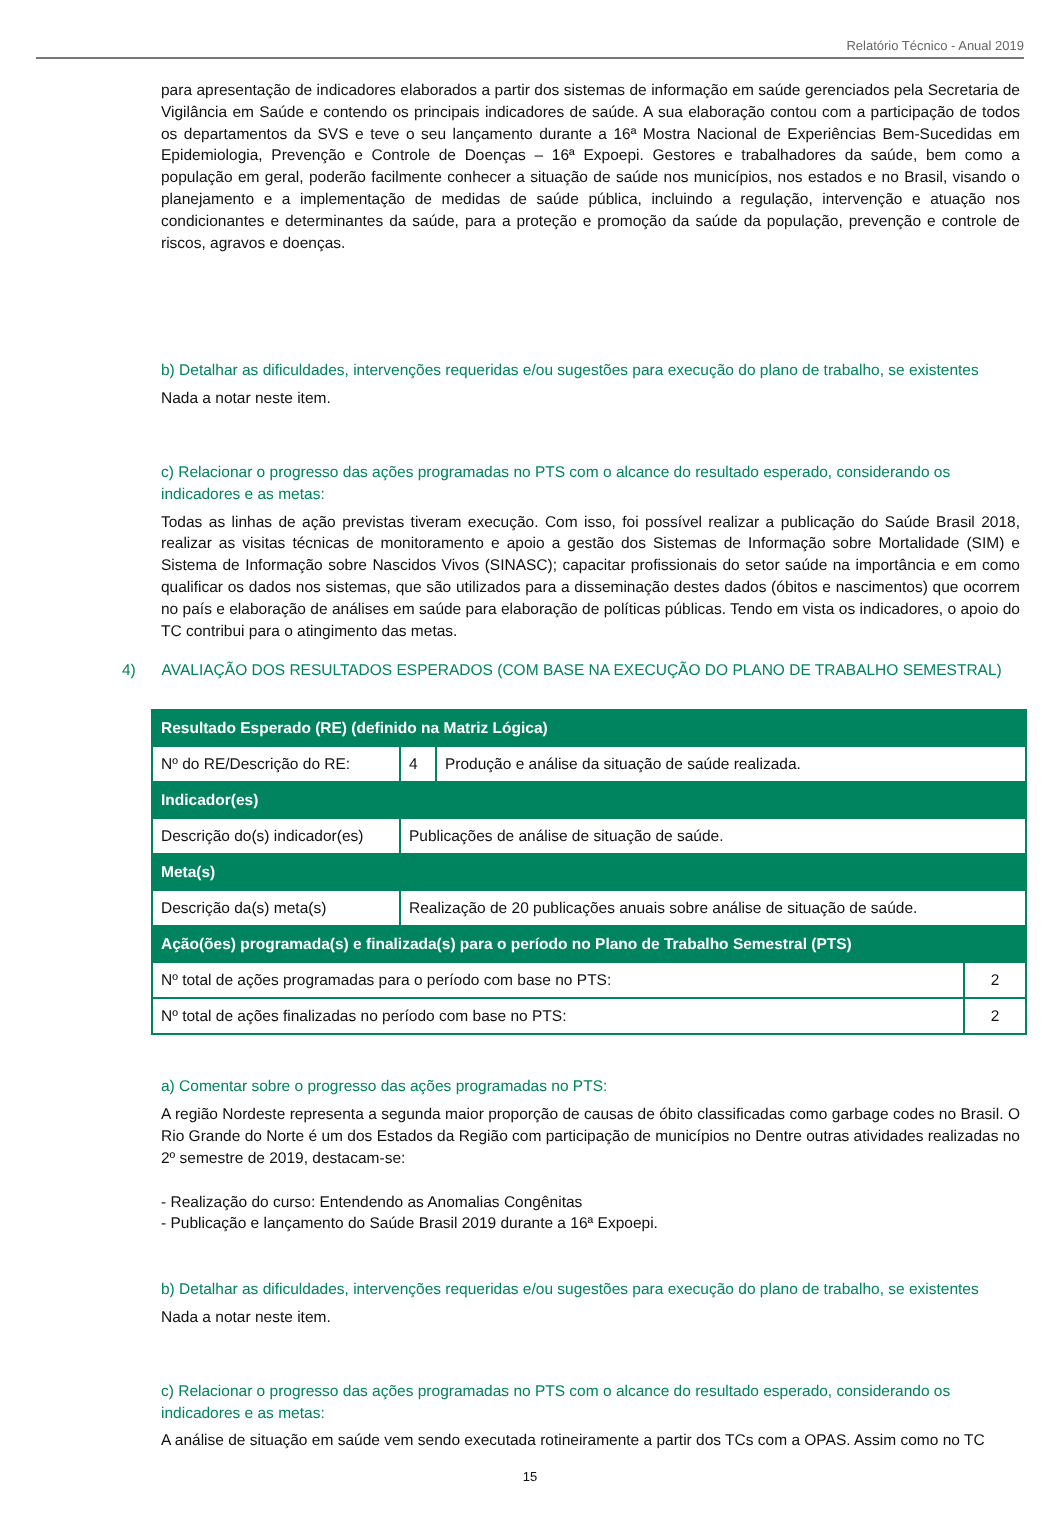Relatório Técnico - Anual 2019
para apresentação de indicadores elaborados a partir dos sistemas de informação em saúde gerenciados pela Secretaria de Vigilância em Saúde e contendo os principais indicadores de saúde. A sua elaboração contou com a participação de todos os departamentos da SVS e teve o seu lançamento durante a 16ª Mostra Nacional de Experiências Bem-Sucedidas em Epidemiologia, Prevenção e Controle de Doenças – 16ª Expoepi. Gestores e trabalhadores da saúde, bem como a população em geral, poderão facilmente conhecer a situação de saúde nos municípios, nos estados e no Brasil, visando o planejamento e a implementação de medidas de saúde pública, incluindo a regulação, intervenção e atuação nos condicionantes e determinantes da saúde, para a proteção e promoção da saúde da população, prevenção e controle de riscos, agravos e doenças.
b) Detalhar as dificuldades, intervenções requeridas e/ou sugestões para execução do plano de trabalho, se existentes
Nada a notar neste item.
c) Relacionar o progresso das ações programadas no PTS com o alcance do resultado esperado, considerando os indicadores e as metas:
Todas as linhas de ação previstas tiveram execução. Com isso, foi possível realizar a publicação do Saúde Brasil 2018, realizar as visitas técnicas de monitoramento e apoio a gestão dos Sistemas de Informação sobre Mortalidade (SIM) e Sistema de Informação sobre Nascidos Vivos (SINASC); capacitar profissionais do setor saúde na importância e em como qualificar os dados nos sistemas, que são utilizados para a disseminação destes dados (óbitos e nascimentos) que ocorrem no país e elaboração de análises em saúde para elaboração de políticas públicas. Tendo em vista os indicadores, o apoio do TC contribui para o atingimento das metas.
4) AVALIAÇÃO DOS RESULTADOS ESPERADOS (COM BASE NA EXECUÇÃO DO PLANO DE TRABALHO SEMESTRAL)
| Resultado Esperado (RE) (definido na Matriz Lógica) | | | |
| Nº do RE/Descrição do RE: | 4 | Produção e análise da situação de saúde realizada. | |
| Indicador(es) | | | |
| Descrição do(s) indicador(es) | Publicações de análise de situação de saúde. | | |
| Meta(s) | | | |
| Descrição da(s) meta(s) | Realização de 20 publicações anuais sobre análise de situação de saúde. | | |
| Ação(ões) programada(s) e finalizada(s) para o período no Plano de Trabalho Semestral (PTS) | | | |
| Nº total de ações programadas para o período com base no PTS: | | | 2 |
| Nº total de ações finalizadas no período com base no PTS: | | | 2 |
a) Comentar sobre o progresso das ações programadas no PTS:
A região Nordeste representa a segunda maior proporção de causas de óbito classificadas como garbage codes no Brasil. O Rio Grande do Norte é um dos Estados da Região com participação de municípios no Dentre outras atividades realizadas no 2º semestre de 2019, destacam-se:
- Realização do curso: Entendendo as Anomalias Congênitas
- Publicação e lançamento do Saúde Brasil 2019 durante a 16ª Expoepi.
b) Detalhar as dificuldades, intervenções requeridas e/ou sugestões para execução do plano de trabalho, se existentes
Nada a notar neste item.
c) Relacionar o progresso das ações programadas no PTS com o alcance do resultado esperado, considerando os indicadores e as metas:
A análise de situação em saúde vem sendo executada rotineiramente a partir dos TCs com a OPAS. Assim como no TC
15